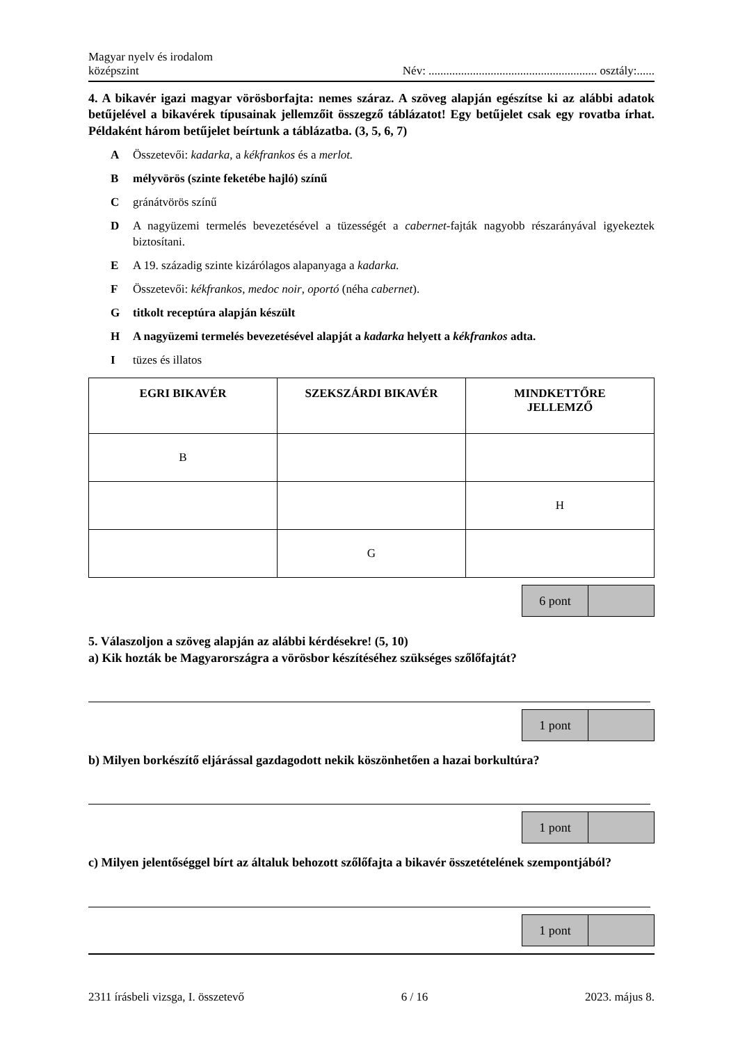Magyar nyelv és irodalom
középszint
Név: ......................................................... osztály:......
4. A bikavér igazi magyar vörösborfajta: nemes száraz. A szöveg alapján egészítse ki az alábbi adatok betűjelével a bikavérek típusainak jellemzőit összegző táblázatot! Egy betűjelet csak egy rovatba írhat. Példaként három betűjelet beírtunk a táblázatba. (3, 5, 6, 7)
A Összetevői: kadarka, a kékfrankos és a merlot.
Bmélyvörös (szinte feketébe hajló) színű
Cgránátvörös színű
D A nagyüzemi termelés bevezetésével a tüzességét a cabernet-fajták nagyobb részarányával igyekeztek biztosítani.
E A 19. századig szinte kizárólagos alapanyaga a kadarka.
F Összetevői: kékfrankos, medoc noir, oportó (néha cabernet).
Gtitkolt receptúra alapján készült
H A nagyüzemi termelés bevezetésével alapját a kadarka helyett a kékfrankos adta.
Itüzes és illatos
| EGRI BIKAVÉR | SZEKSZÁRDI BIKAVÉR | MINDKETTŐRE JELLEMZŐ |
| --- | --- | --- |
| B | | |
| | | H |
| | G | |
6 pont
5. Válaszoljon a szöveg alapján az alábbi kérdésekre! (5, 10)
a) Kik hozták be Magyarországra a vörösbor készítéséhez szükséges szőlőfajtát?
1 pont
b) Milyen borkészítő eljárással gazdagodott nekik köszönhetően a hazai borkultúra?
1 pont
c) Milyen jelentőséggel bírt az általuk behozott szőlőfajta a bikavér összetételének szempontjából?
1 pont
2311 írásbeli vizsga, I. összetevő 6 / 16 2023. május 8.